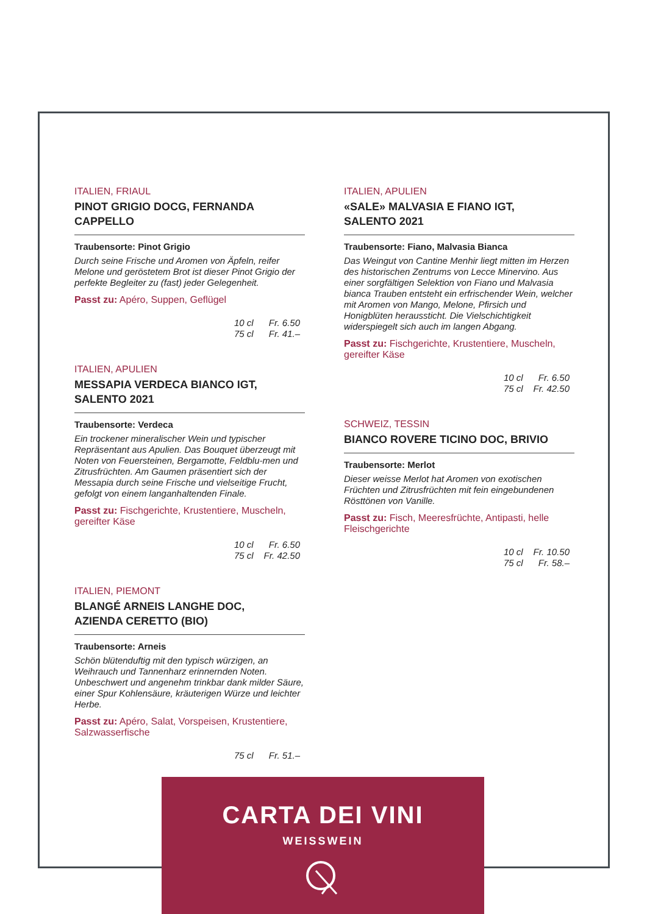ITALIEN, FRIAUL
PINOT GRIGIO DOCG, FERNANDA CAPPELLO
Traubensorte: Pinot Grigio
Durch seine Frische und Aromen von Äpfeln, reifer Melone und geröstetem Brot ist dieser Pinot Grigio der perfekte Begleiter zu (fast) jeder Gelegenheit.
Passt zu: Apéro, Suppen, Geflügel
10 cl Fr. 6.50
75 cl Fr. 41.–
ITALIEN, APULIEN
MESSAPIA VERDECA BIANCO IGT,
SALENTO 2021
Traubensorte: Verdeca
Ein trockener mineralischer Wein und typischer Repräsentant aus Apulien. Das Bouquet überzeugt mit Noten von Feuersteinen, Bergamotte, Feldblu-men und Zitrusfrüchten. Am Gaumen präsentiert sich der Messapia durch seine Frische und vielseitige Frucht, gefolgt von einem langanhaltenden Finale.
Passt zu: Fischgerichte, Krustentiere, Muscheln, gereifter Käse
10 cl Fr. 6.50
75 cl Fr. 42.50
ITALIEN, PIEMONT
BLANGÉ ARNEIS LANGHE DOC,
AZIENDA CERETTO (BIO)
Traubensorte: Arneis
Schön blütenduftig mit den typisch würzigen, an Weihrauch und Tannenharz erinnernden Noten. Unbeschwert und angenehm trinkbar dank milder Säure, einer Spur Kohlensäure, kräuterigen Würze und leichter Herbe.
Passt zu: Apéro, Salat, Vorspeisen, Krustentiere, Salzwasserfische
75 cl Fr. 51.–
ITALIEN, APULIEN
«SALE» MALVASIA E FIANO IGT,
SALENTO 2021
Traubensorte: Fiano, Malvasia Bianca
Das Weingut von Cantine Menhir liegt mitten im Herzen des historischen Zentrums von Lecce Minervino. Aus einer sorgfältigen Selektion von Fiano und Malvasia bianca Trauben entsteht ein erfrischender Wein, welcher mit Aromen von Mango, Melone, Pfirsich und Honigblüten heraussticht. Die Vielschichtigkeit widerspiegelt sich auch im langen Abgang.
Passt zu: Fischgerichte, Krustentiere, Muscheln, gereifter Käse
10 cl Fr. 6.50
75 cl Fr. 42.50
SCHWEIZ, TESSIN
BIANCO ROVERE TICINO DOC, BRIVIO
Traubensorte: Merlot
Dieser weisse Merlot hat Aromen von exotischen Früchten und Zitrusfrüchten mit fein eingebundenen Rösttönen von Vanille.
Passt zu: Fisch, Meeresfrüchte, Antipasti, helle Fleischgerichte
10 cl Fr. 10.50
75 cl Fr. 58.–
CARTA DEI VINI
WEISSWEIN